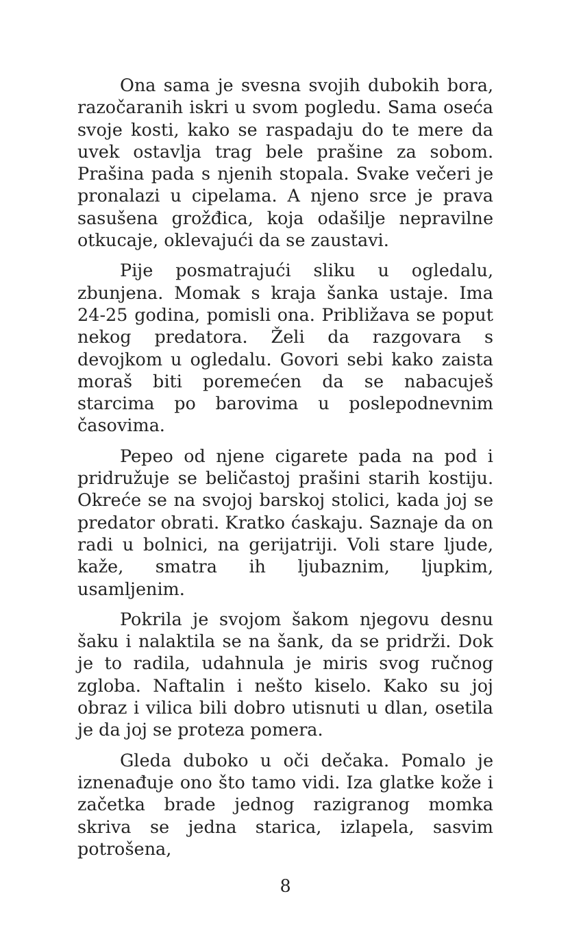Ona sama je svesna svojih dubokih bora, razočaranih iskri u svom pogledu. Sama oseća svoje kosti, kako se raspadaju do te mere da uvek ostavlja trag bele prašine za sobom. Prašina pada s njenih stopala. Svake večeri je pronalazi u cipelama. A njeno srce je prava sasušena grožđica, koja odašilje nepravilne otkucaje, oklevajući da se zaustavi.
Pije posmatrajući sliku u ogledalu, zbunjena. Momak s kraja šanka ustaje. Ima 24-25 godina, pomisli ona. Približava se poput nekog predatora. Želi da razgovara s devojkom u ogledalu. Govori sebi kako zaista moraš biti poremećen da se nabacuješ starcima po barovima u poslepodnevnim časovima.
Pepeo od njene cigarete pada na pod i pridružuje se beličastoj prašini starih kostiju. Okreće se na svojoj barskoj stolici, kada joj se predator obrati. Kratko ćaskaju. Saznaje da on radi u bolnici, na gerijatriji. Voli stare ljude, kaže, smatra ih ljubaznim, ljupkim, usamljenim.
Pokrila je svojom šakom njegovu desnu šaku i nalaktila se na šank, da se pridrži. Dok je to radila, udahnula je miris svog ručnog zgloba. Naftalin i nešto kiselo. Kako su joj obraz i vilica bili dobro utisnuti u dlan, osetila je da joj se proteza pomera.
Gleda duboko u oči dečaka. Pomalo je iznenađuje ono što tamo vidi. Iza glatke kože i začetka brade jednog razigranog momka skriva se jedna starica, izlapela, sasvim potrošena,
8